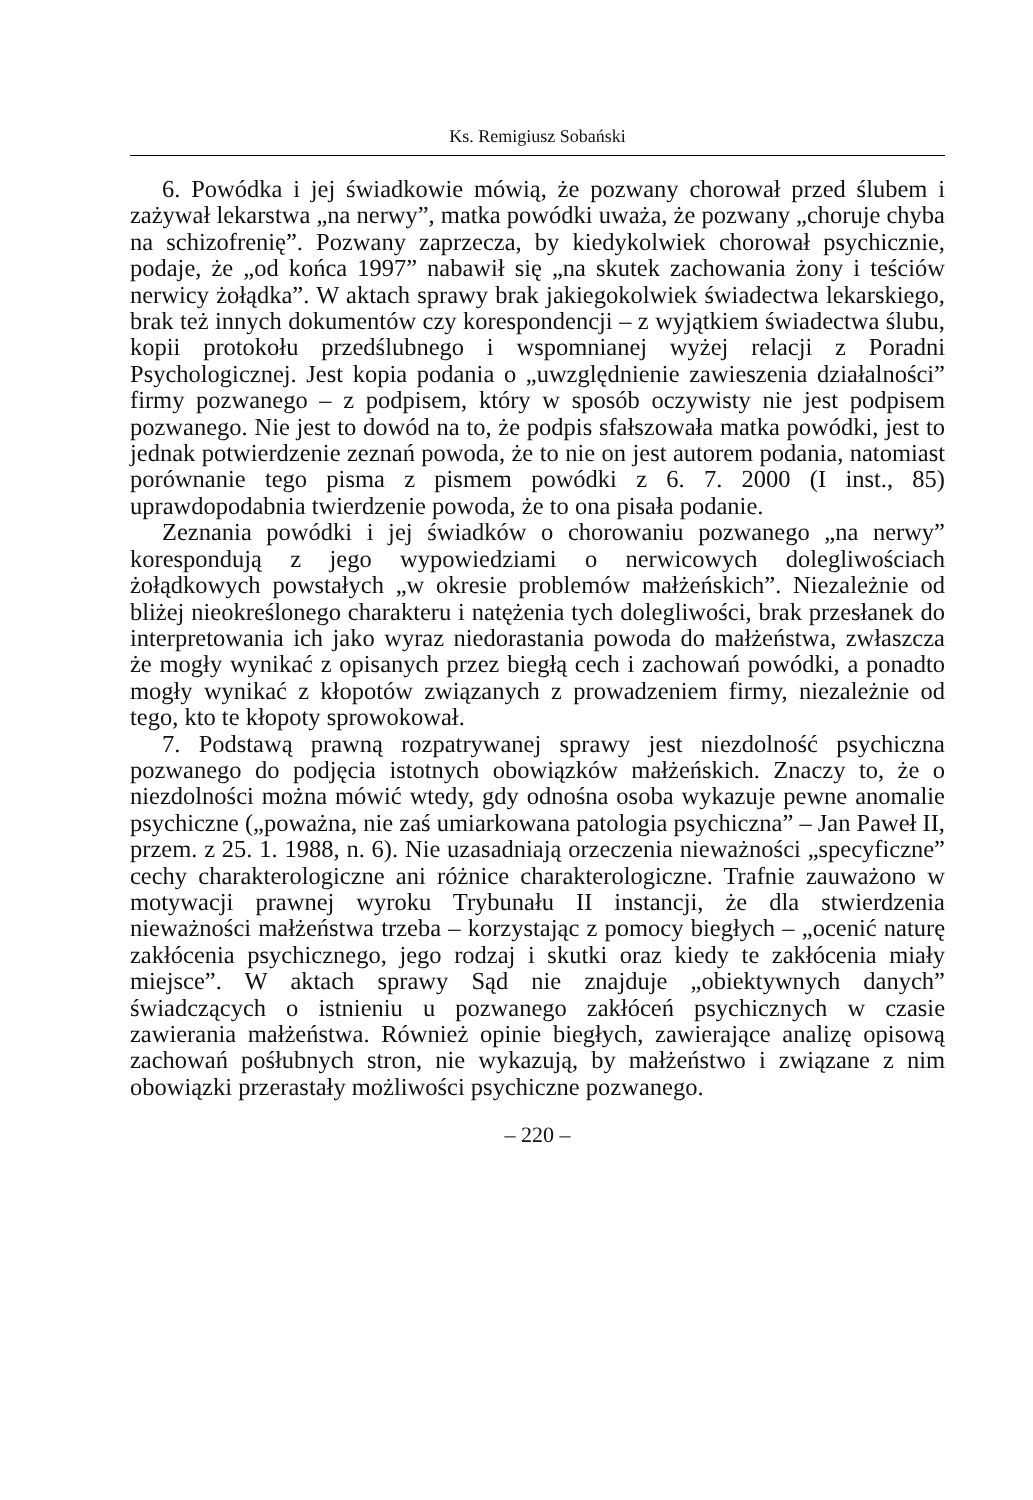Ks. Remigiusz Sobański
6. Powódka i jej świadkowie mówią, że pozwany chorował przed ślubem i zażywał lekarstwa „na nerwy”, matka powódki uważa, że pozwany „choruje chyba na schizofrenię”. Pozwany zaprzecza, by kiedykolwiek chorował psychicznie, podaje, że „od końca 1997” nabawił się „na skutek zachowania żony i teściów nerwicy żołądka”. W aktach sprawy brak jakiegokolwiek świadectwa lekarskiego, brak też innych dokumentów czy korespondencji – z wyjątkiem świadectwa ślubu, kopii protokołu przedślubnego i wspomnianej wyżej relacji z Poradni Psychologicznej. Jest kopia podania o „uwzględnienie zawieszenia działalności” firmy pozwanego – z podpisem, który w sposób oczywisty nie jest podpisem pozwanego. Nie jest to dowód na to, że podpis sfałszowała matka powódki, jest to jednak potwierdzenie zeznań powoda, że to nie on jest autorem podania, natomiast porównanie tego pisma z pismem powódki z 6. 7. 2000 (I inst., 85) uprawdopodabnia twierdzenie powoda, że to ona pisała podanie.
Zeznania powódki i jej świadków o chorowaniu pozwanego „na nerwy” korespondują z jego wypowiedziami o nerwicowych dolegliwościach żołądkowych powstałych „w okresie problemów małżeńskich”. Niezależnie od bliżej nieokreślonego charakteru i natężenia tych dolegliwości, brak przesłanek do interpretowania ich jako wyraz niedorastania powoda do małżeństwa, zwłaszcza że mogły wynikać z opisanych przez biegłą cech i zachowań powódki, a ponadto mogły wynikać z kłopotów związanych z prowadzeniem firmy, niezależnie od tego, kto te kłopoty sprowokował.
7. Podstawą prawną rozpatrywanej sprawy jest niezdolność psychiczna pozwanego do podjęcia istotnych obowiązków małżeńskich. Znaczy to, że o niezdolności można mówić wtedy, gdy odnośna osoba wykazuje pewne anomalie psychiczne („poważna, nie zaś umiarkowana patologia psychiczna” – Jan Paweł II, przem. z 25. 1. 1988, n. 6). Nie uzasadniają orzeczenia nieważności „specyficzne” cechy charakterologiczne ani różnice charakterologiczne. Trafnie zauważono w motywacji prawnej wyroku Trybunału II instancji, że dla stwierdzenia nieważności małżeństwa trzeba – korzystając z pomocy biegłych – „ocenić naturę zakłócenia psychicznego, jego rodzaj i skutki oraz kiedy te zakłócenia miały miejsce”. W aktach sprawy Sąd nie znajduje „obiektywnych danych” świadczących o istnieniu u pozwanego zakłóceń psychicznych w czasie zawierania małżeństwa. Również opinie biegłych, zawierające analizę opisową zachowań pośłubnych stron, nie wykazują, by małżeństwo i związane z nim obowiązki przerastały możliwości psychiczne pozwanego.
– 220 –